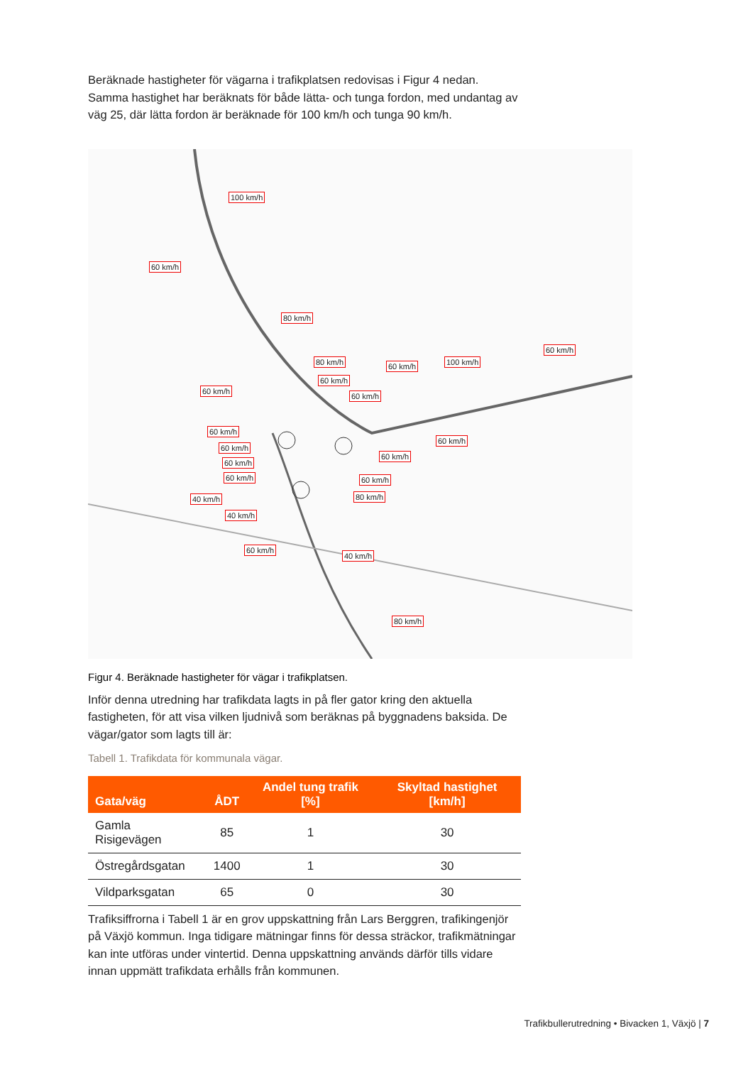Beräknade hastigheter för vägarna i trafikplatsen redovisas i Figur 4 nedan. Samma hastighet har beräknats för både lätta- och tunga fordon, med undantag av väg 25, där lätta fordon är beräknade för 100 km/h och tunga 90 km/h.
100 km/h
60 km/h
80 km/h
80 km/h 60 km/h 100 km/h
60 km/h
60 km/h
60 km/h
60 km/h
60 km/h
60 km/h
60 km/h
60 km/h
60 km/h
60 km/h 60 km/h
40 km/h 80 km/h
40 km/h
60 km/h
40 km/h
80 km/h
Figur 4. Beräknade hastigheter för vägar i trafikplatsen.
Inför denna utredning har trafikdata lagts in på fler gator kring den aktuella fastigheten, för att visa vilken ljudnivå som beräknas på byggnadens baksida. De vägar/gator som lagts till är:
Tabell 1. Trafikdata för kommunala vägar.
| Gata/väg | ÅDT | Andel tung trafik [%] | Skyltad hastighet [km/h] |
| --- | --- | --- | --- |
| Gamla Risigevägen | 85 | 1 | 30 |
| Östregårdsgatan | 1400 | 1 | 30 |
| Vildparksgatan | 65 | 0 | 30 |
Trafiksiffrorna i Tabell 1 är en grov uppskattning från Lars Berggren, trafikingenjör på Växjö kommun. Inga tidigare mätningar finns för dessa sträckor, trafikmätningar kan inte utföras under vintertid. Denna uppskattning används därför tills vidare innan uppmätt trafikdata erhålls från kommunen.
Trafikbullerutredning • Bivacken 1, Växjö | 7